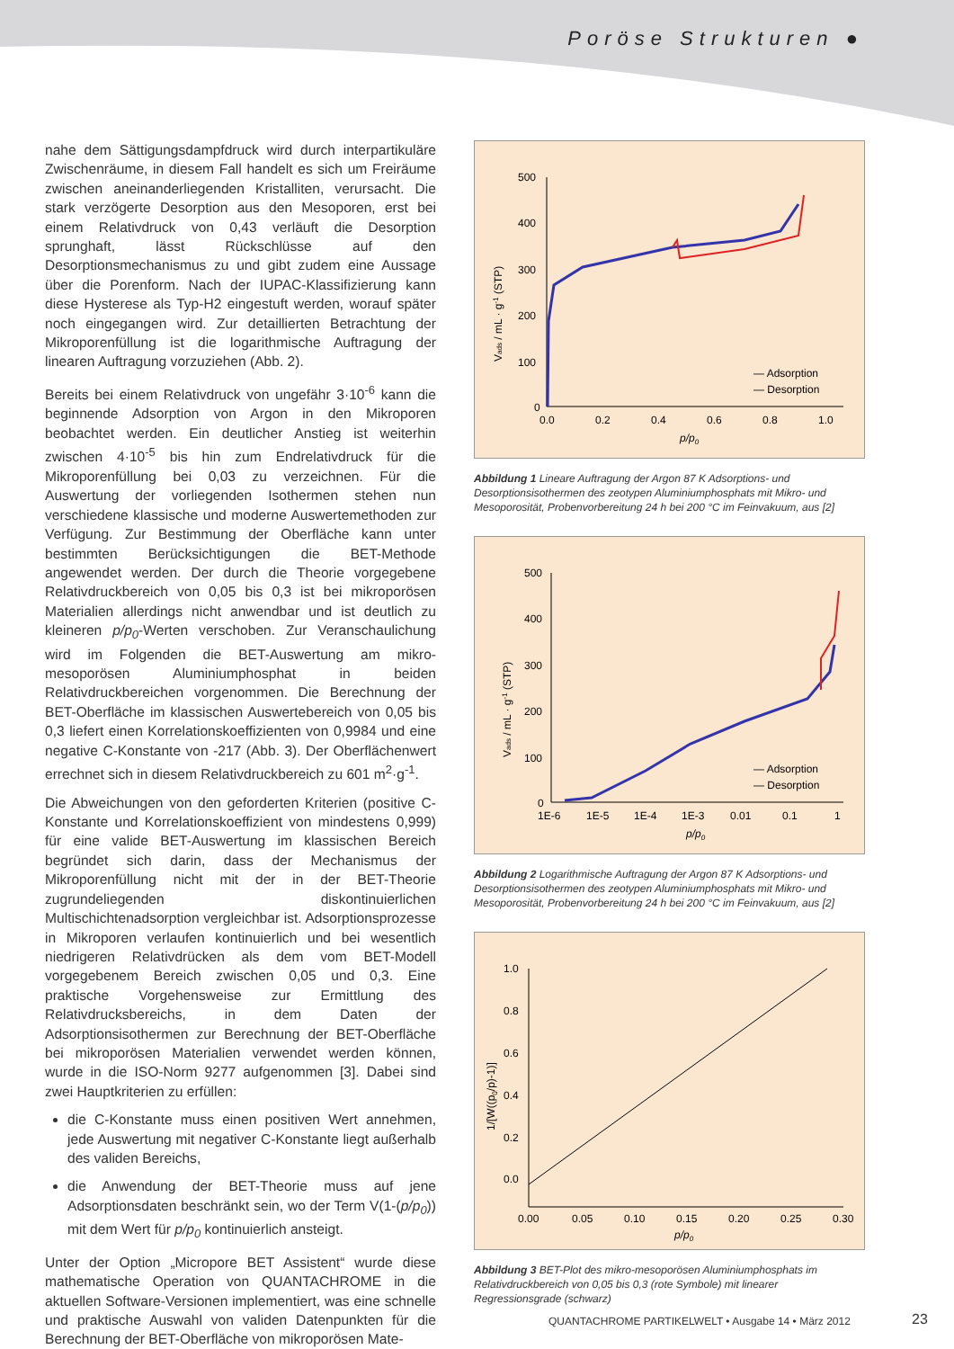Poröse Strukturen ●
nahe dem Sättigungsdampfdruck wird durch interpartikuläre Zwischenräume, in diesem Fall handelt es sich um Freiräume zwischen aneinanderliegenden Kristalliten, verursacht. Die stark verzögerte Desorption aus den Mesoporen, erst bei einem Relativdruck von 0,43 verläuft die Desorption sprunghaft, lässt Rückschlüsse auf den Desorptionsmechanismus zu und gibt zudem eine Aussage über die Porenform. Nach der IUPAC-Klassifizierung kann diese Hysterese als Typ-H2 eingestuft werden, worauf später noch eingegangen wird. Zur detaillierten Betrachtung der Mikroporenfüllung ist die logarithmische Auftragung der linearen Auftragung vorzuziehen (Abb. 2).
Bereits bei einem Relativdruck von ungefähr 3·10<sup>-6</sup> kann die beginnende Adsorption von Argon in den Mikroporen beobachtet werden. Ein deutlicher Anstieg ist weiterhin zwischen 4·10<sup>-5</sup> bis hin zum Endrelativdruck für die Mikroporenfüllung bei 0,03 zu verzeichnen. Für die Auswertung der vorliegenden Isothermen stehen nun verschiedene klassische und moderne Auswertemethoden zur Verfügung. Zur Bestimmung der Oberfläche kann unter bestimmten Berücksichtigungen die BET-Methode angewendet werden. Der durch die Theorie vorgegebene Relativdruckbereich von 0,05 bis 0,3 ist bei mikroporösen Materialien allerdings nicht anwendbar und ist deutlich zu kleineren p/p<sub>0</sub>-Werten verschoben. Zur Veranschaulichung wird im Folgenden die BET-Auswertung am mikro-mesoporösen Aluminiumphosphat in beiden Relativdruckbereichen vorgenommen. Die Berechnung der BET-Oberfläche im klassischen Auswertebereich von 0,05 bis 0,3 liefert einen Korrelationskoeffizienten von 0,9984 und eine negative C-Konstante von -217 (Abb. 3). Der Oberflächenwert errechnet sich in diesem Relativdruckbereich zu 601 m<sup>2</sup>·g<sup>-1</sup>.
Die Abweichungen von den geforderten Kriterien (positive C-Konstante und Korrelationskoeffizient von mindestens 0,999) für eine valide BET-Auswertung im klassischen Bereich begründet sich darin, dass der Mechanismus der Mikroporenfüllung nicht mit der in der BET-Theorie zugrundeliegenden diskontinuierlichen Multischichtenadsorption vergleichbar ist. Adsorptionsprozesse in Mikroporen verlaufen kontinuierlich und bei wesentlich niedrigeren Relativdrücken als dem vom BET-Modell vorgegebenem Bereich zwischen 0,05 und 0,3. Eine praktische Vorgehensweise zur Ermittlung des Relativdrucksbereichs, in dem Daten der Adsorptionsisothermen zur Berechnung der BET-Oberfläche bei mikroporösen Materialien verwendet werden können, wurde in die ISO-Norm 9277 aufgenommen [3]. Dabei sind zwei Hauptkriterien zu erfüllen:
die C-Konstante muss einen positiven Wert annehmen, jede Auswertung mit negativer C-Konstante liegt außerhalb des validen Bereichs,
die Anwendung der BET-Theorie muss auf jene Adsorptionsdaten beschränkt sein, wo der Term V(1-(p/p<sub>0</sub>)) mit dem Wert für p/p<sub>0</sub> kontinuierlich ansteigt.
Unter der Option „Micropore BET Assistent“ wurde diese mathematische Operation von QUANTACHROME in die aktuellen Software-Versionen implementiert, was eine schnelle und praktische Auswahl von validen Datenpunkten für die Berechnung der BET-Oberfläche von mikroporösen Mate-
500
400
300
200
100
0
0.0
0.2
0.4
0.6
0.8
1.0
p/p0
Vads / mL · g-1 (STP)
— Adsorption
— Desorption
Abbildung 1 Lineare Auftragung der Argon 87 K Adsorptions- und Desorptionsisothermen des zeotypen Aluminiumphosphats mit Mikro- und Mesoporosität, Probenvorbereitung 24 h bei 200 °C im Feinvakuum, aus [2]
500
400
300
200
100
0
1E-6
1E-5
1E-4
1E-3
0.01
0.1
1
p/p0
Vads / mL · g-1 (STP)
— Adsorption
— Desorption
Abbildung 2 Logarithmische Auftragung der Argon 87 K Adsorptions- und Desorptionsisothermen des zeotypen Aluminiumphosphats mit Mikro- und Mesoporosität, Probenvorbereitung 24 h bei 200 °C im Feinvakuum, aus [2]
1.0
0.8
0.6
0.4
0.2
0.0
0.00
0.05
0.10
0.15
0.20
0.25
0.30
p/p0
1/[W((p0/p)-1)]
Abbildung 3 BET-Plot des mikro-mesoporösen Aluminiumphosphats im Relativdruckbereich von 0,05 bis 0,3 (rote Symbole) mit linearer Regressionsgrade (schwarz)
QUANTACHROME PARTIKELWELT • Ausgabe 14 • März 2012
23